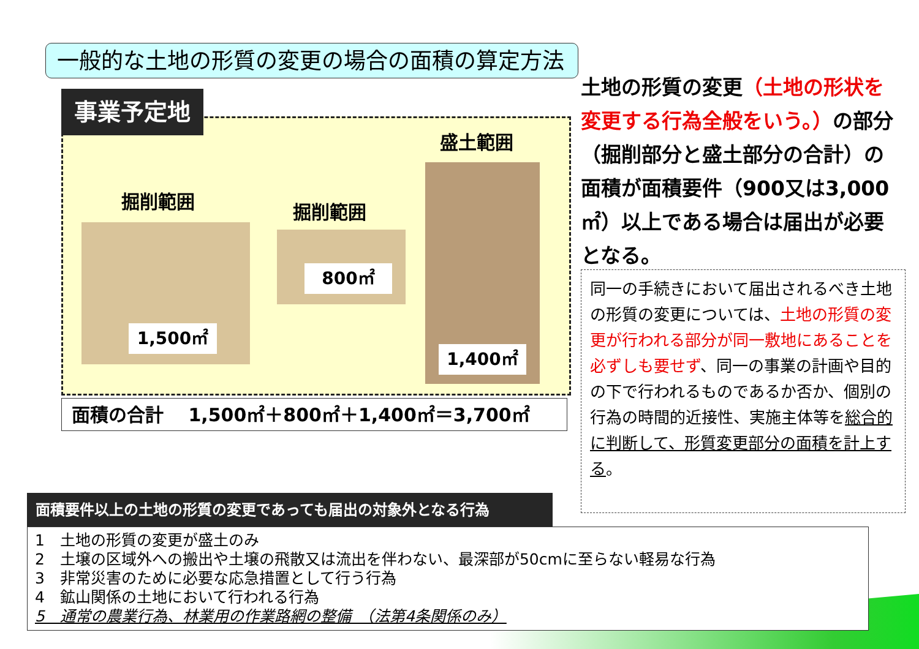一般的な土地の形質の変更の場合の面積の算定方法
事業予定地
掘削範囲
1,500㎡
掘削範囲
800㎡
盛土範囲
1,400㎡
面積の合計　 1,500㎡＋800㎡＋1,400㎡＝3,700㎡
土地の形質の変更（土地の形状を変更する行為全般をいう。）の部分（掘削部分と盛土部分の合計）の面積が面積要件（900又は3,000㎡）以上である場合は届出が必要となる。
同一の手続きにおいて届出されるべき土地の形質の変更については、土地の形質の変更が行われる部分が同一敷地にあることを必ずしも要せず、同一の事業の計画や目的の下で行われるものであるか否か、個別の行為の時間的近接性、実施主体等を総合的に判断して、形質変更部分の面積を計上する。
面積要件以上の土地の形質の変更であっても届出の対象外となる行為
1　土地の形質の変更が盛土のみ
2　土壌の区域外への搬出や土壌の飛散又は流出を伴わない、最深部が50cmに至らない軽易な行為
3　非常災害のために必要な応急措置として行う行為
4　鉱山関係の土地において行われる行為
5　通常の農業行為、林業用の作業路網の整備　（法第4条関係のみ）